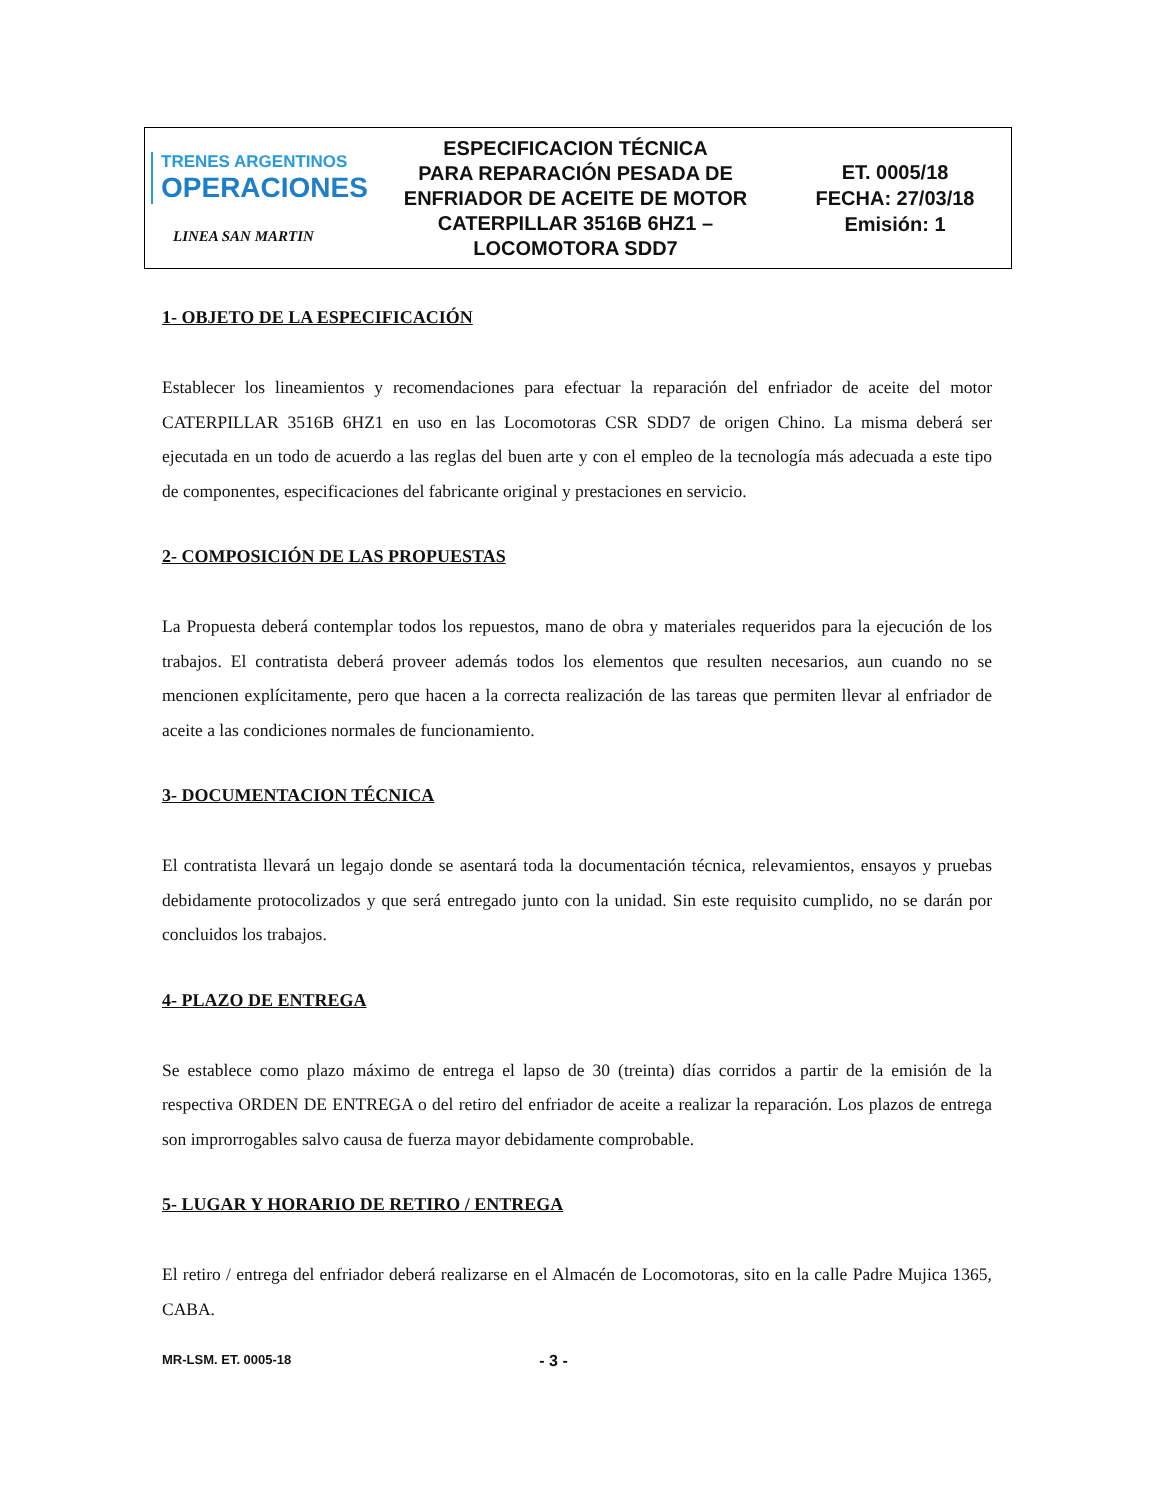| TRENES ARGENTINOS OPERACIONES LINEA SAN MARTIN | ESPECIFICACION TÉCNICA PARA REPARACIÓN PESADA DE ENFRIADOR DE ACEITE DE MOTOR CATERPILLAR 3516B 6HZ1 – LOCOMOTORA SDD7 | ET. 0005/18 FECHA: 27/03/18 Emisión: 1 |
1- OBJETO DE LA ESPECIFICACIÓN
Establecer los lineamientos y recomendaciones para efectuar la reparación del enfriador de aceite del motor CATERPILLAR 3516B 6HZ1 en uso en las Locomotoras CSR SDD7 de origen Chino. La misma deberá ser ejecutada en un todo de acuerdo a las reglas del buen arte y con el empleo de la tecnología más adecuada a este tipo de componentes, especificaciones del fabricante original y prestaciones en servicio.
2- COMPOSICIÓN DE LAS PROPUESTAS
La Propuesta deberá contemplar todos los repuestos, mano de obra y materiales requeridos para la ejecución de los trabajos. El contratista deberá proveer además todos los elementos que resulten necesarios, aun cuando no se mencionen explícitamente, pero que hacen a la correcta realización de las tareas que permiten llevar al enfriador de aceite a las condiciones normales de funcionamiento.
3- DOCUMENTACION TÉCNICA
El contratista llevará un legajo donde se asentará toda la documentación técnica, relevamientos, ensayos y pruebas debidamente protocolizados y que será entregado junto con la unidad. Sin este requisito cumplido, no se darán por concluidos los trabajos.
4- PLAZO DE ENTREGA
Se establece como plazo máximo de entrega el lapso de 30 (treinta) días corridos a partir de la emisión de la respectiva ORDEN DE ENTREGA o del retiro del enfriador de aceite a realizar la reparación. Los plazos de entrega son improrrogables salvo causa de fuerza mayor debidamente comprobable.
5- LUGAR Y HORARIO DE RETIRO / ENTREGA
El retiro / entrega del enfriador deberá realizarse en el Almacén de Locomotoras, sito en la calle Padre Mujica 1365, CABA.
MR-LSM. ET. 0005-18 - 3 -